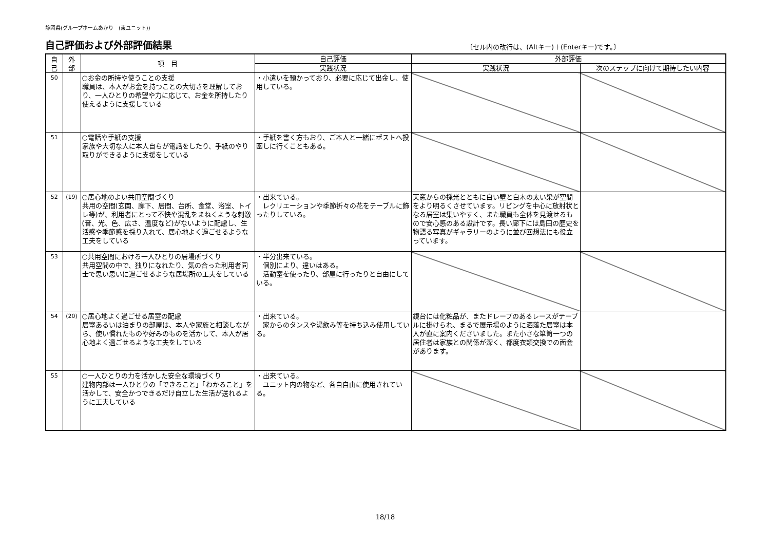静岡県(グループホームあかり　(東ユニット))
自己評価および外部評価結果
〔セル内の改行は、(Altキー)＋(Enterキー)です。〕
| 自 己 | 外 部 | 項 目 | 自己評価 | 外部評価 | |
| --- | --- | --- | --- | --- | --- |
| | | | 実践状況 | 実践状況 | 次のステップに向けて期待したい内容 |
| 50 | | ○お金の所持や使うことの支援 職員は、本人がお金を持つことの大切さを理解しており、一人ひとりの希望や力に応じて、お金を所持したり使えるように支援している | ・小遣いを預かっており、必要に応じて出金し、使用している。 | | |
| 51 | | ○電話や手紙の支援 家族や大切な人に本人自らが電話をしたり、手紙のやり取りができるように支援をしている | ・手紙を書く方もおり、ご本人と一緒にポストへ投函しに行くこともある。 | | |
| 52 | (19) | ○居心地のよい共用空間づくり 共用の空間(玄関、廊下、居間、台所、食堂、浴室、トイレ等)が、利用者にとって不快や混乱をまねくような刺激(音、光、色、広さ、温度など)がないように配慮し、生活感や季節感を採り入れて、居心地よく過ごせるような工夫をしている | ・出来ている。 レクリエーションや季節折々の花をテーブルに飾ったりしている。 | 天窓からの採光とともに白い壁と白木の太い梁が空間をより明るくさせています。リビングを中心に放射状となる居室は集いやすく、また職員も全体を見渡せるもので安心感のある設計です。長い廊下には島田の歴史を物語る写真がギャラリーのように並び回想法にも役立っています。 | |
| 53 | | ○共用空間における一人ひとりの居場所づくり 共用空間の中で、独りになれたり、気の合った利用者同士で思い思いに過ごせるような居場所の工夫をしている | ・半分出来ている。 個別により、違いはある。 活動室を使ったり、部屋に行ったりと自由にしている。 | | |
| 54 | (20) | ○居心地よく過ごせる居室の配慮 居室あるいは泊まりの部屋は、本人や家族と相談しながら、使い慣れたものや好みのものを活かして、本人が居心地よく過ごせるような工夫をしている | ・出来ている。 家からのタンスや湯飲み等を持ち込み使用している。 | 鏡台には化粧品が、またドレープのあるレースがテーブルに掛けられ、まるで展示場のように洒落た居室は本人が直に案内くださいました。また小さな箪笥一つの居住者は家族との関係が深く、都度衣類交換での面会があります。 | |
| 55 | | ○一人ひとりの力を活かした安全な環境づくり 建物内部は一人ひとりの「できること」「わかること」を活かして、安全かつできるだけ自立した生活が送れるように工夫している | ・出来ている。 ユニット内の物など、各自自由に使用されている。 | | |
18/18